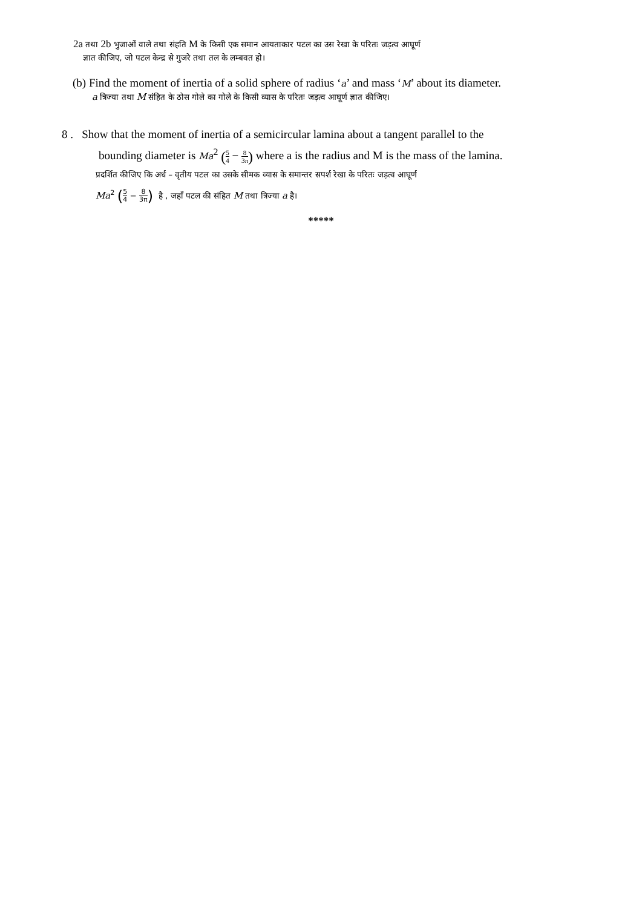2a तथा 2b भुजाओं वाले तथा संहति M के किसी एक समान आयताकार पटल का उस रेखा के परितः जड़त्व आघूर्ण
ज्ञात कीजिए, जो पटल केन्द्र से गुजरे तथा तल के लम्बवत हो।
(b) Find the moment of inertia of a solid sphere of radius ‘a’ and mass ‘M’ about its diameter.
a त्रिज्या तथा M संहित के ठोस गोले का गोले के किसी व्यास के परितः जड़त्व आघूर्ण ज्ञात कीजिए।
8 . Show that the moment of inertia of a semicircular lamina about a tangent parallel to the
bounding diameter is Ma<sup>2</sup> (5 4 − 8 3π) where a is the radius and M is the mass of the lamina.
प्रदर्शित कीजिए कि अर्ध – वृतीय पटल का उसके सीमक व्यास के समान्तर सपर्श रेखा के परितः जड़त्व आघूर्ण
Ma<sup>2</sup> (5 4 − 8 3π) है , जहाँ पटल की संहित M तथा त्रिज्या a है।
*****